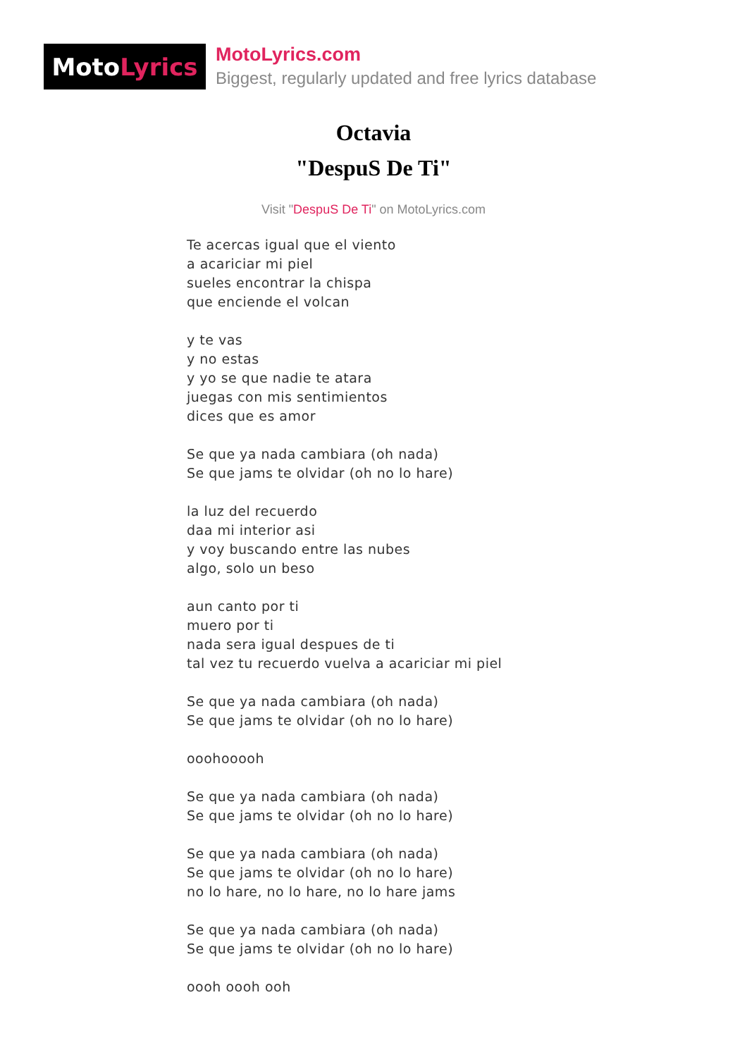Moto Lyrics
MotoLyrics.com
Biggest, regularly updated and free lyrics database
Octavia
"DespuS De Ti"
Visit "DespuS De Ti" on MotoLyrics.com
Te acercas igual que el viento
a acariciar mi piel
sueles encontrar la chispa
que enciende el volcan
y te vas
y no estas
y yo se que nadie te atara
juegas con mis sentimientos
dices que es amor
Se que ya nada cambiara (oh nada)
Se que jams te olvidar (oh no lo hare)
la luz del recuerdo
daa mi interior asi
y voy buscando entre las nubes
algo, solo un beso
aun canto por ti
muero por ti
nada sera igual despues de ti
tal vez tu recuerdo vuelva a acariciar mi piel
Se que ya nada cambiara (oh nada)
Se que jams te olvidar (oh no lo hare)
ooohooooh
Se que ya nada cambiara (oh nada)
Se que jams te olvidar (oh no lo hare)
Se que ya nada cambiara (oh nada)
Se que jams te olvidar (oh no lo hare)
no lo hare, no lo hare, no lo hare jams
Se que ya nada cambiara (oh nada)
Se que jams te olvidar (oh no lo hare)
oooh oooh ooh